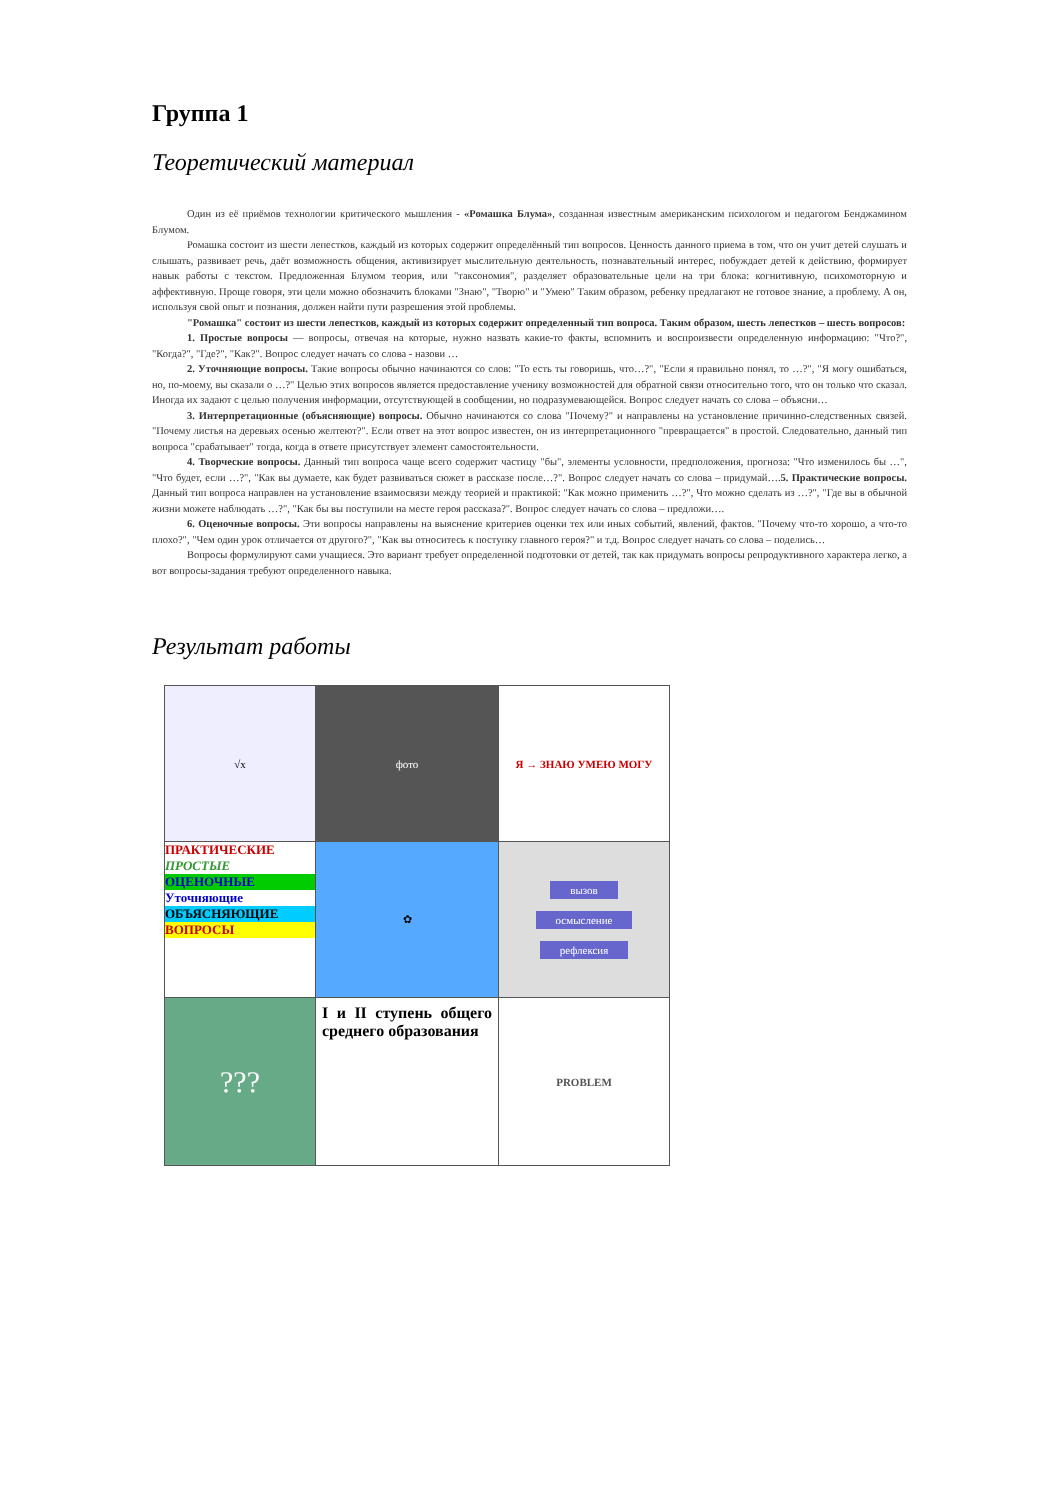Группа 1
Теоретический материал
Один из её приёмов технологии критического мышления - «Ромашка Блума», созданная известным американским психологом и педагогом Бенджамином Блумом.
Ромашка состоит из шести лепестков, каждый из которых содержит определённый тип вопросов. Ценность данного приема в том, что он учит детей слушать и слышать, развивает речь, даёт возможность общения, активизирует мыслительную деятельность, познавательный интерес, побуждает детей к действию, формирует навык работы с текстом. Предложенная Блумом теория, или "таксономия", разделяет образовательные цели на три блока: когнитивную, психомоторную и аффективную. Проще говоря, эти цели можно обозначить блоками "Знаю", "Творю" и "Умею" Таким образом, ребенку предлагают не готовое знание, а проблему. А он, используя свой опыт и познания, должен найти пути разрешения этой проблемы.
"Ромашка" состоит из шести лепестков, каждый из которых содержит определенный тип вопроса. Таким образом, шесть лепестков – шесть вопросов:
1. Простые вопросы — вопросы, отвечая на которые, нужно назвать какие-то факты, вспомнить и воспроизвести определенную информацию: "Что?", "Когда?", "Где?", "Как?". Вопрос следует начать со слова - назови …
2. Уточняющие вопросы. Такие вопросы обычно начинаются со слов: "То есть ты говоришь, что…?", "Если я правильно понял, то …?", "Я могу ошибаться, но, по-моему, вы сказали о …?" Целью этих вопросов является предоставление ученику возможностей для обратной связи относительно того, что он только что сказал. Иногда их задают с целью получения информации, отсутствующей в сообщении, но подразумевающейся. Вопрос следует начать со слова – объясни…
3. Интерпретационные (объясняющие) вопросы. Обычно начинаются со слова "Почему?" и направлены на установление причинно-следственных связей. "Почему листья на деревьях осенью желтеют?". Если ответ на этот вопрос известен, он из интерпретационного "превращается" в простой. Следовательно, данный тип вопроса "срабатывает" тогда, когда в ответе присутствует элемент самостоятельности.
4. Творческие вопросы. Данный тип вопроса чаще всего содержит частицу "бы", элементы условности, предположения, прогноза: "Что изменилось бы …", "Что будет, если …?", "Как вы думаете, как будет развиваться сюжет в рассказе после…?". Вопрос следует начать со слова – придумай….5. Практические вопросы. Данный тип вопроса направлен на установление взаимосвязи между теорией и практикой: "Как можно применить …?", Что можно сделать из …?", "Где вы в обычной жизни можете наблюдать …?", "Как бы вы поступили на месте героя рассказа?". Вопрос следует начать со слова – предложи….
6. Оценочные вопросы. Эти вопросы направлены на выяснение критериев оценки тех или иных событий, явлений, фактов. "Почему что-то хорошо, а что-то плохо?", "Чем один урок отличается от другого?", "Как вы относитесь к поступку главного героя?" и т.д. Вопрос следует начать со слова – поделись…
Вопросы формулируют сами учащиеся. Это вариант требует определенной подготовки от детей, так как придумать вопросы репродуктивного характера легко, а вот вопросы-задания требуют определенного навыка.
Результат работы
| √x | фото | Я → ЗНАЮ УМЕЮ МОГУ |
| ПРАКТИЧЕСКИЕ ПРОСТЫЕ ОЦЕНОЧНЫЕ Уточняющие ОБЪЯСНЯЮЩИЕ ВОПРОСЫ | ✿ | вызов осмысление рефлексия |
| ??? | I и II ступень общего среднего образования | PROBLEM |